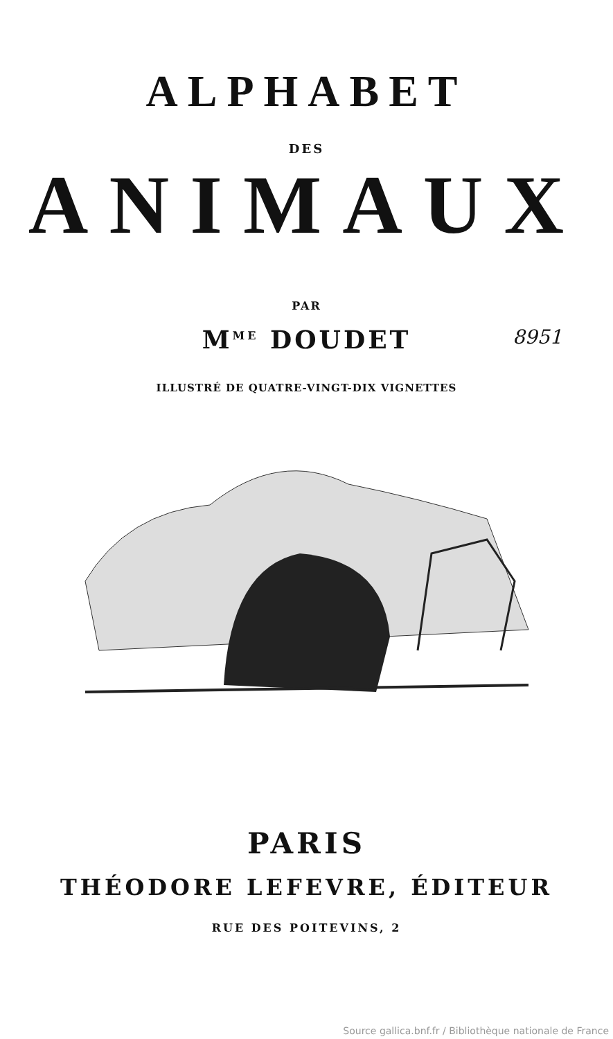ALPHABET
DES
ANIMAUX
PAR
M<sup>ME</sup> DOUDET
ILLUSTRÉ DE QUATRE-VINGT-DIX VIGNETTES
PARIS
THÉODORE LEFEVRE, ÉDITEUR
RUE DES POITEVINS, 2
8951
Source gallica.bnf.fr / Bibliothèque nationale de France